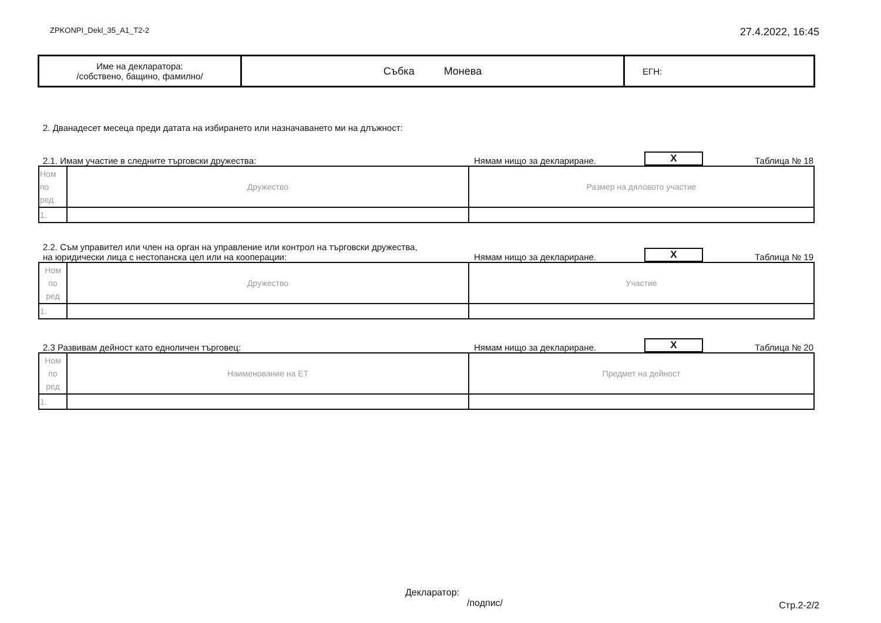ZPKONPI_Dekl_35_A1_T2-2 27.4.2022, 16:45
| Име на декларатора: /собствено, бащино, фамилно/ | Събка Монева | ЕГН: |
2. Дванадесет месеца преди датата на избирането или назначаването ми на длъжност:
2.1. Имам участие в следните търговски дружества: Нямам нищо за деклариране. X Таблица № 18
| Ном по ред | Дружество | Размер на дяловото участие |
| 1. | | |
2.2. Съм управител или член на орган на управление или контрол на търговски дружества,
на юридически лица с нестопанска цел или на кооперации: Нямам нищо за деклариране. X Таблица № 19
| Ном по ред | Дружество | Участие |
| 1. | | |
2.3 Развивам дейност като едноличен търговец: Нямам нищо за деклариране. X Таблица № 20
| Ном по ред | Наименование на ЕТ | Предмет на дейност |
| 1. | | |
Декларатор:
/подпис/
Стр.2-2/2